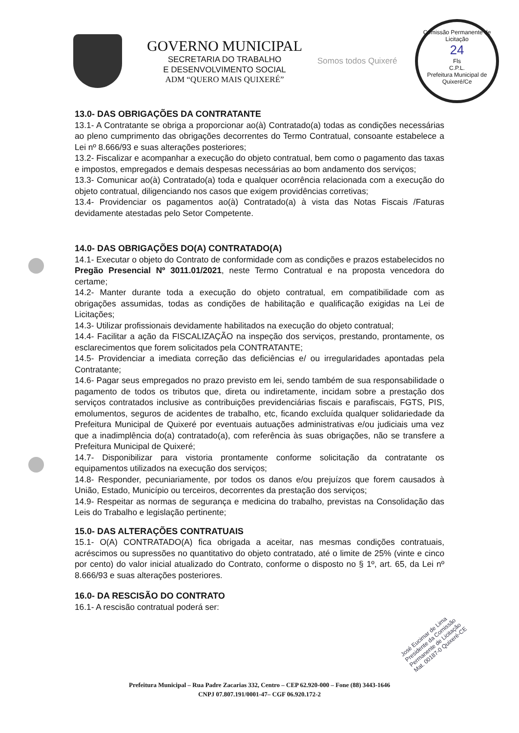GOVERNO MUNICIPAL
SECRETARIA DO TRABALHO
E DESENVOLVIMENTO SOCIAL
ADM “QUERO MAIS QUIXERÉ”
Somos todos Quixeré
Comissão Permanente de Licitação
24
Fls
C.P.L.
Prefeitura Municipal de Quixeré/Ce
13.0- DAS OBRIGAÇÕES DA CONTRATANTE
13.1- A Contratante se obriga a proporcionar ao(à) Contratado(a) todas as condições necessárias ao pleno cumprimento das obrigações decorrentes do Termo Contratual, consoante estabelece a Lei nº 8.666/93 e suas alterações posteriores;
13.2- Fiscalizar e acompanhar a execução do objeto contratual, bem como o pagamento das taxas e impostos, empregados e demais despesas necessárias ao bom andamento dos serviços;
13.3- Comunicar ao(à) Contratado(a) toda e qualquer ocorrência relacionada com a execução do objeto contratual, diligenciando nos casos que exigem providências corretivas;
13.4- Providenciar os pagamentos ao(à) Contratado(a) à vista das Notas Fiscais /Faturas devidamente atestadas pelo Setor Competente.
14.0- DAS OBRIGAÇÕES DO(A) CONTRATADO(A)
14.1- Executar o objeto do Contrato de conformidade com as condições e prazos estabelecidos no Pregão Presencial Nº 3011.01/2021, neste Termo Contratual e na proposta vencedora do certame;
14.2- Manter durante toda a execução do objeto contratual, em compatibilidade com as obrigações assumidas, todas as condições de habilitação e qualificação exigidas na Lei de Licitações;
14.3- Utilizar profissionais devidamente habilitados na execução do objeto contratual;
14.4- Facilitar a ação da FISCALIZAÇÃO na inspeção dos serviços, prestando, prontamente, os esclarecimentos que forem solicitados pela CONTRATANTE;
14.5- Providenciar a imediata correção das deficiências e/ ou irregularidades apontadas pela Contratante;
14.6- Pagar seus empregados no prazo previsto em lei, sendo também de sua responsabilidade o pagamento de todos os tributos que, direta ou indiretamente, incidam sobre a prestação dos serviços contratados inclusive as contribuições previdenciárias fiscais e parafiscais, FGTS, PIS, emolumentos, seguros de acidentes de trabalho, etc, ficando excluída qualquer solidariedade da Prefeitura Municipal de Quixeré por eventuais autuações administrativas e/ou judiciais uma vez que a inadimplência do(a) contratado(a), com referência às suas obrigações, não se transfere a Prefeitura Municipal de Quixeré;
14.7- Disponibilizar para vistoria prontamente conforme solicitação da contratante os equipamentos utilizados na execução dos serviços;
14.8- Responder, pecuniariamente, por todos os danos e/ou prejuízos que forem causados à União, Estado, Município ou terceiros, decorrentes da prestação dos serviços;
14.9- Respeitar as normas de segurança e medicina do trabalho, previstas na Consolidação das Leis do Trabalho e legislação pertinente;
15.0- DAS ALTERAÇÕES CONTRATUAIS
15.1- O(A) CONTRATADO(A) fica obrigada a aceitar, nas mesmas condições contratuais, acréscimos ou supressões no quantitativo do objeto contratado, até o limite de 25% (vinte e cinco por cento) do valor inicial atualizado do Contrato, conforme o disposto no § 1º, art. 65, da Lei nº 8.666/93 e suas alterações posteriores.
16.0- DA RESCISÃO DO CONTRATO
16.1- A rescisão contratual poderá ser:
José Eucimar de Lima
Presidente da Comissão
Permanente de Licitação
Mat. 00187-0 Quixeré-CE
Prefeitura Municipal – Rua Padre Zacarias 332, Centro – CEP 62.920-000 – Fone (88) 3443-1646
CNPJ 07.807.191/0001-47– CGF 06.920.172-2